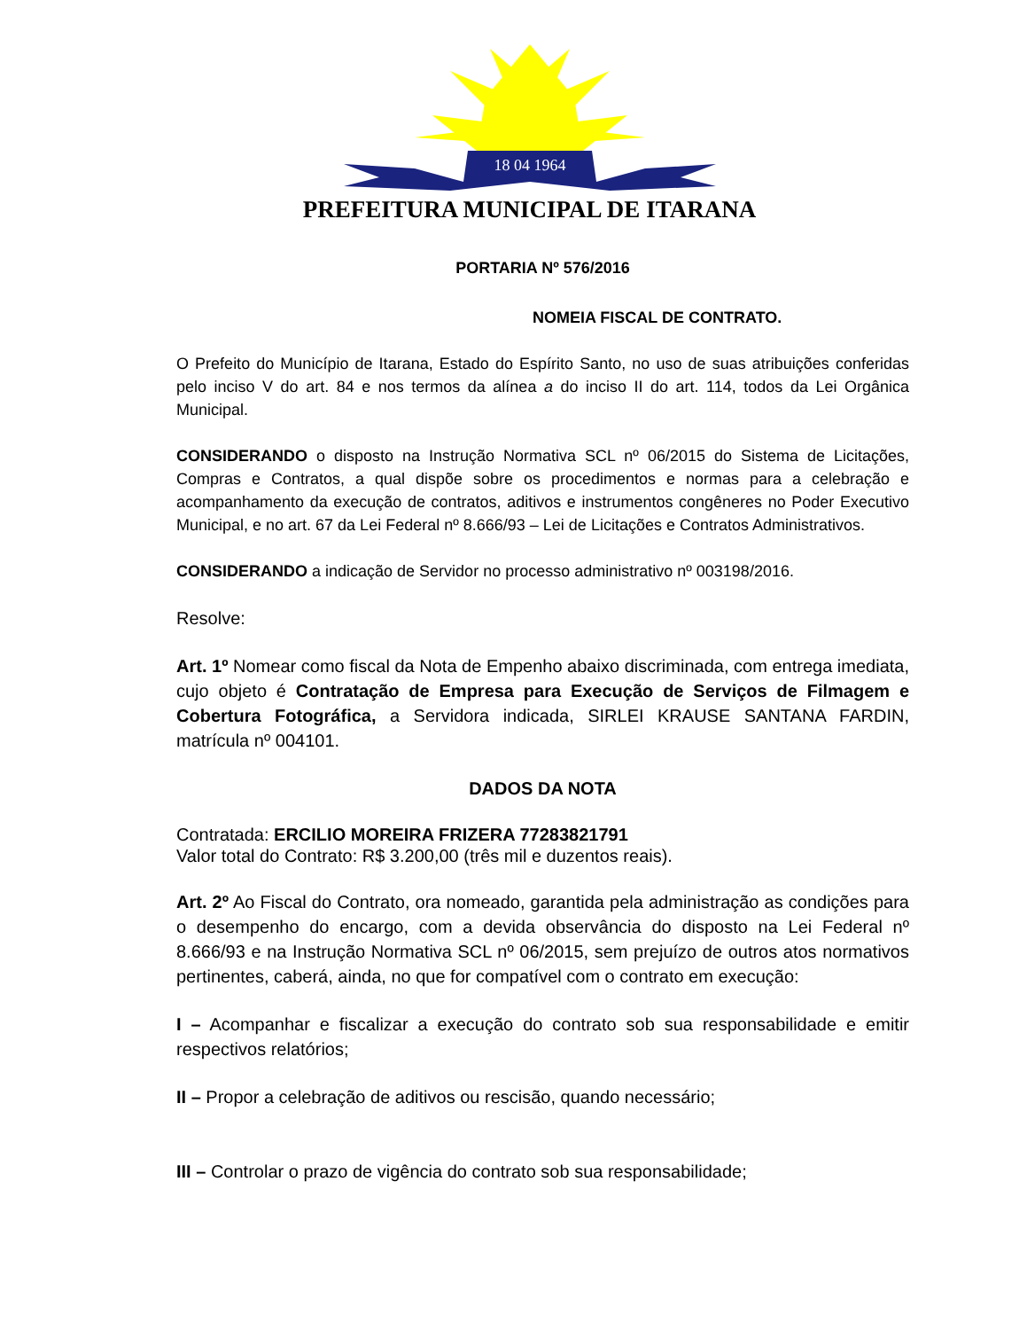18 04 1964
PREFEITURA MUNICIPAL DE ITARANA
PORTARIA Nº 576/2016
NOMEIA FISCAL DE CONTRATO.
O Prefeito do Município de Itarana, Estado do Espírito Santo, no uso de suas atribuições conferidas pelo inciso V do art. 84 e nos termos da alínea a do inciso II do art. 114, todos da Lei Orgânica Municipal.
CONSIDERANDO o disposto na Instrução Normativa SCL nº 06/2015 do Sistema de Licitações, Compras e Contratos, a qual dispõe sobre os procedimentos e normas para a celebração e acompanhamento da execução de contratos, aditivos e instrumentos congêneres no Poder Executivo Municipal, e no art. 67 da Lei Federal nº 8.666/93 – Lei de Licitações e Contratos Administrativos.
CONSIDERANDO a indicação de Servidor no processo administrativo nº 003198/2016.
Resolve:
Art. 1º Nomear como fiscal da Nota de Empenho abaixo discriminada, com entrega imediata, cujo objeto é Contratação de Empresa para Execução de Serviços de Filmagem e Cobertura Fotográfica, a Servidora indicada, SIRLEI KRAUSE SANTANA FARDIN, matrícula nº 004101.
DADOS DA NOTA
Contratada: ERCILIO MOREIRA FRIZERA 77283821791
Valor total do Contrato: R$ 3.200,00 (três mil e duzentos reais).
Art. 2º Ao Fiscal do Contrato, ora nomeado, garantida pela administração as condições para o desempenho do encargo, com a devida observância do disposto na Lei Federal nº 8.666/93 e na Instrução Normativa SCL nº 06/2015, sem prejuízo de outros atos normativos pertinentes, caberá, ainda, no que for compatível com o contrato em execução:
I – Acompanhar e fiscalizar a execução do contrato sob sua responsabilidade e emitir respectivos relatórios;
II – Propor a celebração de aditivos ou rescisão, quando necessário;
III – Controlar o prazo de vigência do contrato sob sua responsabilidade;